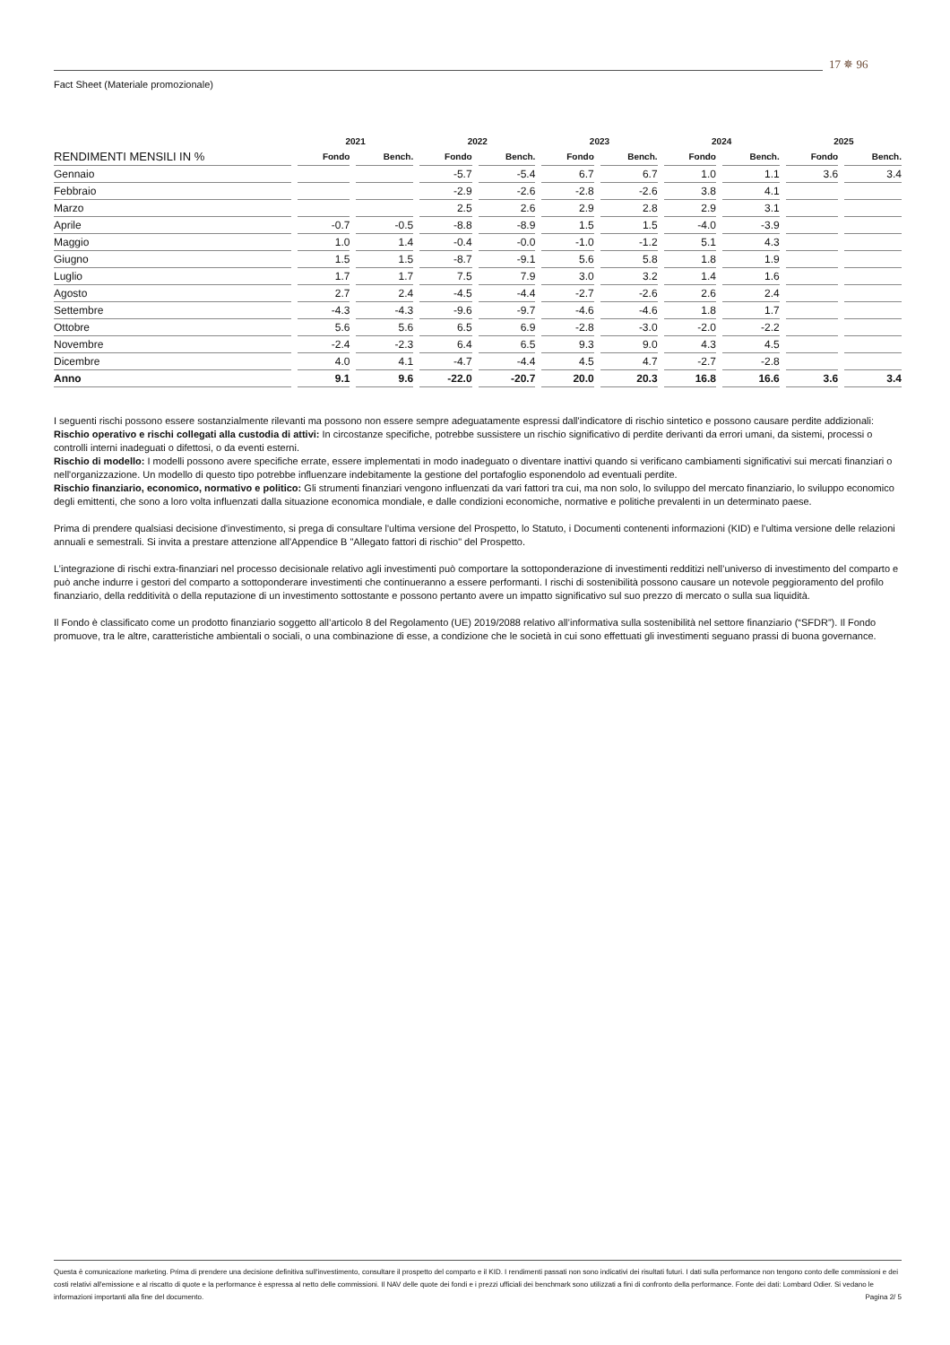17 ✵ 96
Fact Sheet (Materiale promozionale)
| | 2021 | | 2022 | | 2023 | | 2024 | | 2025 | |
| --- | --- | --- | --- | --- | --- | --- | --- | --- | --- | --- |
| RENDIMENTI MENSILI IN % | Fondo | Bench. | Fondo | Bench. | Fondo | Bench. | Fondo | Bench. | Fondo | Bench. |
| Gennaio | | | -5.7 | -5.4 | 6.7 | 6.7 | 1.0 | 1.1 | 3.6 | 3.4 |
| Febbraio | | | -2.9 | -2.6 | -2.8 | -2.6 | 3.8 | 4.1 | | |
| Marzo | | | 2.5 | 2.6 | 2.9 | 2.8 | 2.9 | 3.1 | | |
| Aprile | -0.7 | -0.5 | -8.8 | -8.9 | 1.5 | 1.5 | -4.0 | -3.9 | | |
| Maggio | 1.0 | 1.4 | -0.4 | -0.0 | -1.0 | -1.2 | 5.1 | 4.3 | | |
| Giugno | 1.5 | 1.5 | -8.7 | -9.1 | 5.6 | 5.8 | 1.8 | 1.9 | | |
| Luglio | 1.7 | 1.7 | 7.5 | 7.9 | 3.0 | 3.2 | 1.4 | 1.6 | | |
| Agosto | 2.7 | 2.4 | -4.5 | -4.4 | -2.7 | -2.6 | 2.6 | 2.4 | | |
| Settembre | -4.3 | -4.3 | -9.6 | -9.7 | -4.6 | -4.6 | 1.8 | 1.7 | | |
| Ottobre | 5.6 | 5.6 | 6.5 | 6.9 | -2.8 | -3.0 | -2.0 | -2.2 | | |
| Novembre | -2.4 | -2.3 | 6.4 | 6.5 | 9.3 | 9.0 | 4.3 | 4.5 | | |
| Dicembre | 4.0 | 4.1 | -4.7 | -4.4 | 4.5 | 4.7 | -2.7 | -2.8 | | |
| Anno | 9.1 | 9.6 | -22.0 | -20.7 | 20.0 | 20.3 | 16.8 | 16.6 | 3.6 | 3.4 |
I seguenti rischi possono essere sostanzialmente rilevanti ma possono non essere sempre adeguatamente espressi dall'indicatore di rischio sintetico e possono causare perdite addizionali:
Rischio operativo e rischi collegati alla custodia di attivi: In circostanze specifiche, potrebbe sussistere un rischio significativo di perdite derivanti da errori umani, da sistemi, processi o controlli interni inadeguati o difettosi, o da eventi esterni.
Rischio di modello: I modelli possono avere specifiche errate, essere implementati in modo inadeguato o diventare inattivi quando si verificano cambiamenti significativi sui mercati finanziari o nell'organizzazione. Un modello di questo tipo potrebbe influenzare indebitamente la gestione del portafoglio esponendolo ad eventuali perdite.
Rischio finanziario, economico, normativo e politico: Gli strumenti finanziari vengono influenzati da vari fattori tra cui, ma non solo, lo sviluppo del mercato finanziario, lo sviluppo economico degli emittenti, che sono a loro volta influenzati dalla situazione economica mondiale, e dalle condizioni economiche, normative e politiche prevalenti in un determinato paese.
Prima di prendere qualsiasi decisione d'investimento, si prega di consultare l'ultima versione del Prospetto, lo Statuto, i Documenti contenenti informazioni (KID) e l'ultima versione delle relazioni annuali e semestrali. Si invita a prestare attenzione all'Appendice B "Allegato fattori di rischio" del Prospetto.
L’integrazione di rischi extra-finanziari nel processo decisionale relativo agli investimenti può comportare la sottoponderazione di investimenti redditizi nell’universo di investimento del comparto e può anche indurre i gestori del comparto a sottoponderare investimenti che continueranno a essere performanti. I rischi di sostenibilità possono causare un notevole peggioramento del profilo finanziario, della redditività o della reputazione di un investimento sottostante e possono pertanto avere un impatto significativo sul suo prezzo di mercato o sulla sua liquidità.
Il Fondo è classificato come un prodotto finanziario soggetto all’articolo 8 del Regolamento (UE) 2019/2088 relativo all’informativa sulla sostenibilità nel settore finanziario (“SFDR”). Il Fondo promuove, tra le altre, caratteristiche ambientali o sociali, o una combinazione di esse, a condizione che le società in cui sono effettuati gli investimenti seguano prassi di buona governance.
Questa è comunicazione marketing. Prima di prendere una decisione definitiva sull'investimento, consultare il prospetto del comparto e il KID. I rendimenti passati non sono indicativi dei risultati futuri. I dati sulla performance non tengono conto delle commissioni e dei costi relativi all'emissione e al riscatto di quote e la performance è espressa al netto delle commissioni. Il NAV delle quote dei fondi e i prezzi ufficiali dei benchmark sono utilizzati a fini di confronto della performance. Fonte dei dati: Lombard Odier. Si vedano le informazioni importanti alla fine del documento. Pagina 2/ 5